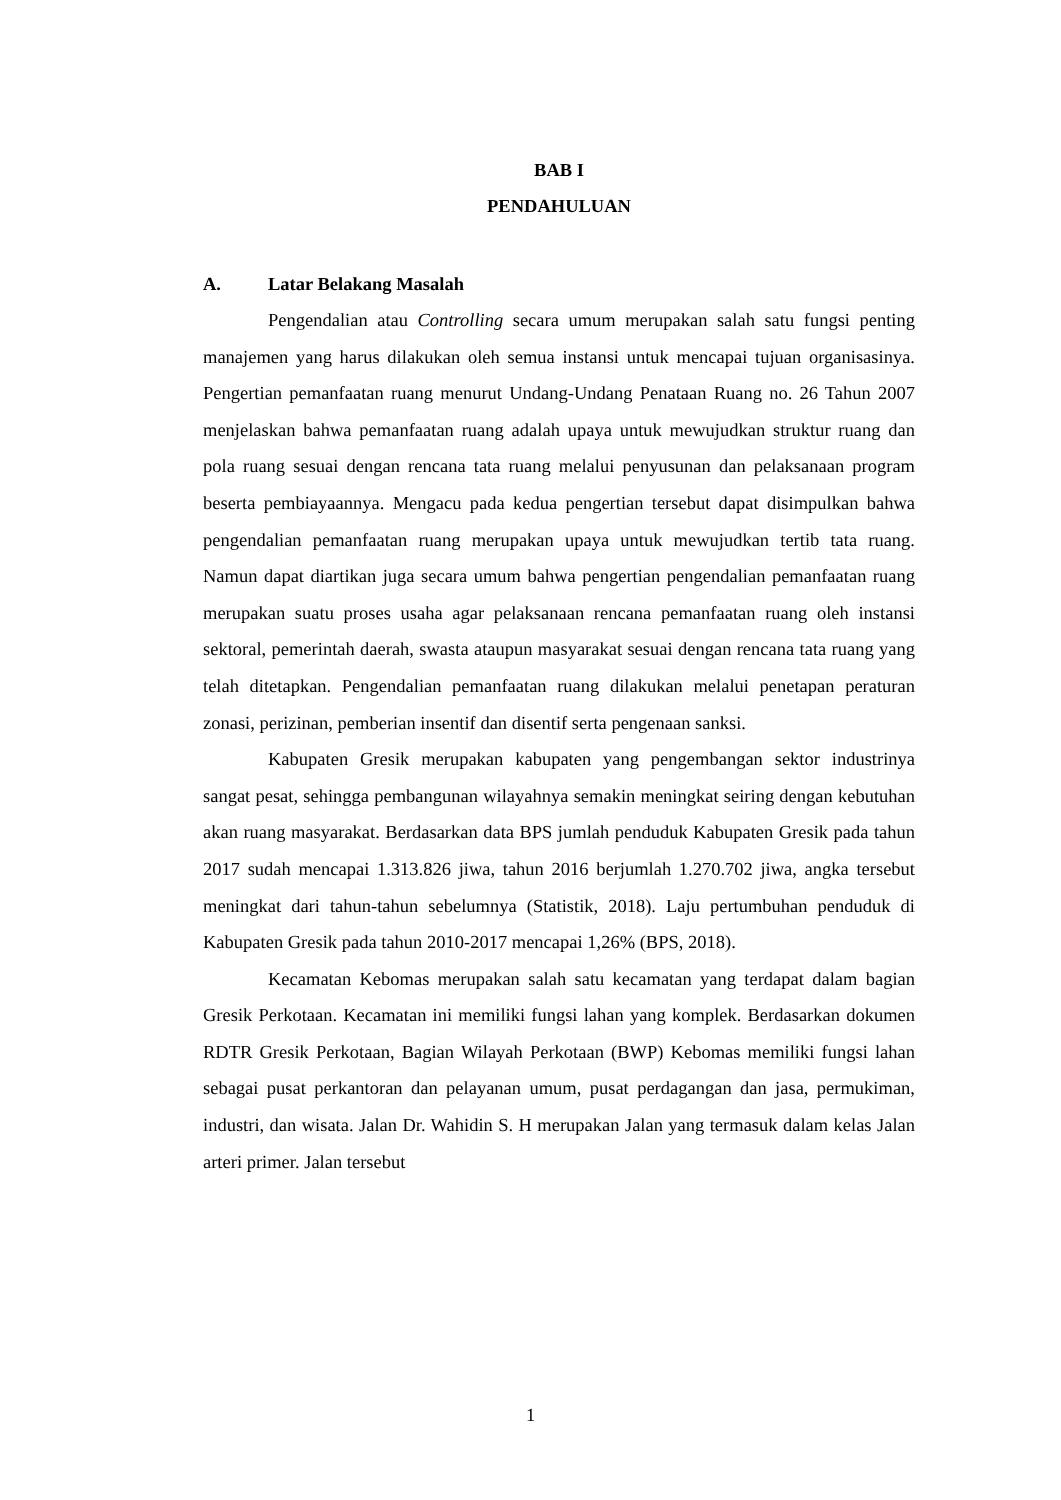BAB I
PENDAHULUAN
A. Latar Belakang Masalah
Pengendalian atau Controlling secara umum merupakan salah satu fungsi penting manajemen yang harus dilakukan oleh semua instansi untuk mencapai tujuan organisasinya. Pengertian pemanfaatan ruang menurut Undang-Undang Penataan Ruang no. 26 Tahun 2007 menjelaskan bahwa pemanfaatan ruang adalah upaya untuk mewujudkan struktur ruang dan pola ruang sesuai dengan rencana tata ruang melalui penyusunan dan pelaksanaan program beserta pembiayaannya. Mengacu pada kedua pengertian tersebut dapat disimpulkan bahwa pengendalian pemanfaatan ruang merupakan upaya untuk mewujudkan tertib tata ruang. Namun dapat diartikan juga secara umum bahwa pengertian pengendalian pemanfaatan ruang merupakan suatu proses usaha agar pelaksanaan rencana pemanfaatan ruang oleh instansi sektoral, pemerintah daerah, swasta ataupun masyarakat sesuai dengan rencana tata ruang yang telah ditetapkan. Pengendalian pemanfaatan ruang dilakukan melalui penetapan peraturan zonasi, perizinan, pemberian insentif dan disentif serta pengenaan sanksi.
Kabupaten Gresik merupakan kabupaten yang pengembangan sektor industrinya sangat pesat, sehingga pembangunan wilayahnya semakin meningkat seiring dengan kebutuhan akan ruang masyarakat. Berdasarkan data BPS jumlah penduduk Kabupaten Gresik pada tahun 2017 sudah mencapai 1.313.826 jiwa, tahun 2016 berjumlah 1.270.702 jiwa, angka tersebut meningkat dari tahun-tahun sebelumnya (Statistik, 2018). Laju pertumbuhan penduduk di Kabupaten Gresik pada tahun 2010-2017 mencapai 1,26% (BPS, 2018).
Kecamatan Kebomas merupakan salah satu kecamatan yang terdapat dalam bagian Gresik Perkotaan. Kecamatan ini memiliki fungsi lahan yang komplek. Berdasarkan dokumen RDTR Gresik Perkotaan, Bagian Wilayah Perkotaan (BWP) Kebomas memiliki fungsi lahan sebagai pusat perkantoran dan pelayanan umum, pusat perdagangan dan jasa, permukiman, industri, dan wisata. Jalan Dr. Wahidin S. H merupakan Jalan yang termasuk dalam kelas Jalan arteri primer. Jalan tersebut
1